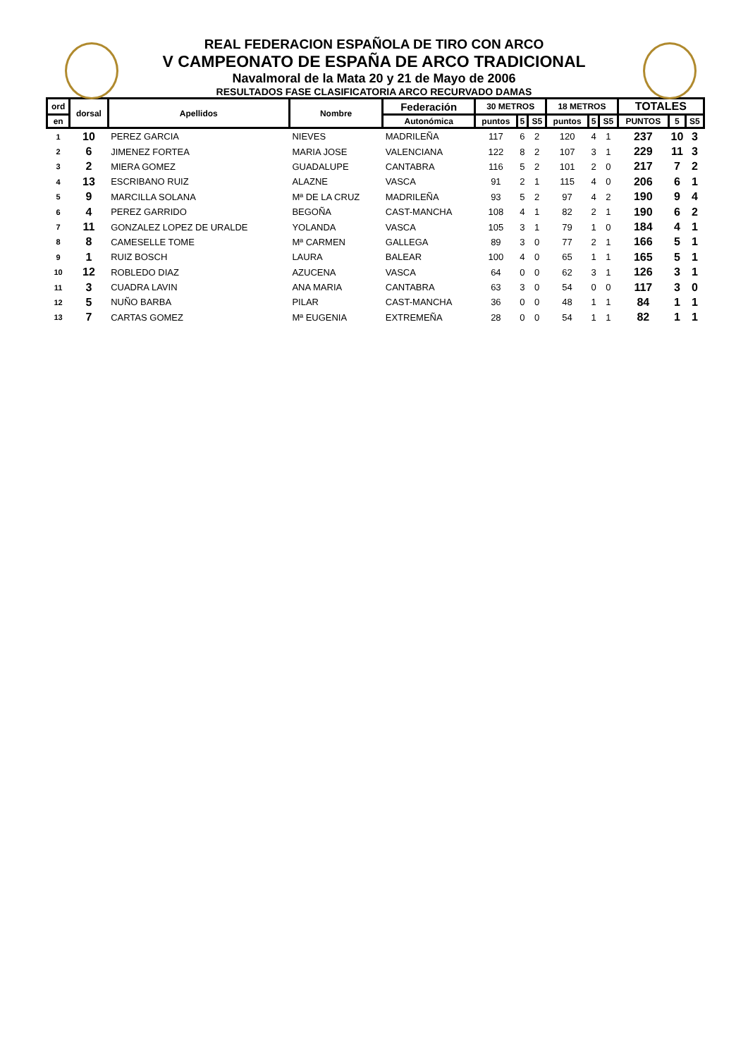REAL FEDERACION ESPAÑOLA DE TIRO CON ARCO
V CAMPEONATO DE ESPAÑA DE ARCO TRADICIONAL
Navalmoral de la Mata 20 y 21 de Mayo de 2006
RESULTADOS FASE CLASIFICATORIA ARCO RECURVADO DAMAS
| ord | dorsal | Apellidos | Nombre | Federación | 30 METROS | | | 18 METROS | | | TOTALES | | |
| --- | --- | --- | --- | --- | --- | --- | --- | --- | --- | --- | --- | --- | --- |
| en | | | | Autonómica | puntos | 5 | S5 | puntos | 5 | S5 | PUNTOS | 5 | S5 |
| 1 | 10 | PEREZ GARCIA | NIEVES | MADRILEÑA | 117 | 6 | 2 | 120 | 4 | 1 | 237 | 10 | 3 |
| 2 | 6 | JIMENEZ FORTEA | MARIA JOSE | VALENCIANA | 122 | 8 | 2 | 107 | 3 | 1 | 229 | 11 | 3 |
| 3 | 2 | MIERA GOMEZ | GUADALUPE | CANTABRA | 116 | 5 | 2 | 101 | 2 | 0 | 217 | 7 | 2 |
| 4 | 13 | ESCRIBANO RUIZ | ALAZNE | VASCA | 91 | 2 | 1 | 115 | 4 | 0 | 206 | 6 | 1 |
| 5 | 9 | MARCILLA SOLANA | Mª DE LA CRUZ | MADRILEÑA | 93 | 5 | 2 | 97 | 4 | 2 | 190 | 9 | 4 |
| 6 | 4 | PEREZ GARRIDO | BEGOÑA | CAST-MANCHA | 108 | 4 | 1 | 82 | 2 | 1 | 190 | 6 | 2 |
| 7 | 11 | GONZALEZ LOPEZ DE URALDE | YOLANDA | VASCA | 105 | 3 | 1 | 79 | 1 | 0 | 184 | 4 | 1 |
| 8 | 8 | CAMESELLE TOME | Mª CARMEN | GALLEGA | 89 | 3 | 0 | 77 | 2 | 1 | 166 | 5 | 1 |
| 9 | 1 | RUIZ BOSCH | LAURA | BALEAR | 100 | 4 | 0 | 65 | 1 | 1 | 165 | 5 | 1 |
| 10 | 12 | ROBLEDO DIAZ | AZUCENA | VASCA | 64 | 0 | 0 | 62 | 3 | 1 | 126 | 3 | 1 |
| 11 | 3 | CUADRA LAVIN | ANA MARIA | CANTABRA | 63 | 3 | 0 | 54 | 0 | 0 | 117 | 3 | 0 |
| 12 | 5 | NUÑO BARBA | PILAR | CAST-MANCHA | 36 | 0 | 0 | 48 | 1 | 1 | 84 | 1 | 1 |
| 13 | 7 | CARTAS GOMEZ | Mª EUGENIA | EXTREMEÑA | 28 | 0 | 0 | 54 | 1 | 1 | 82 | 1 | 1 |